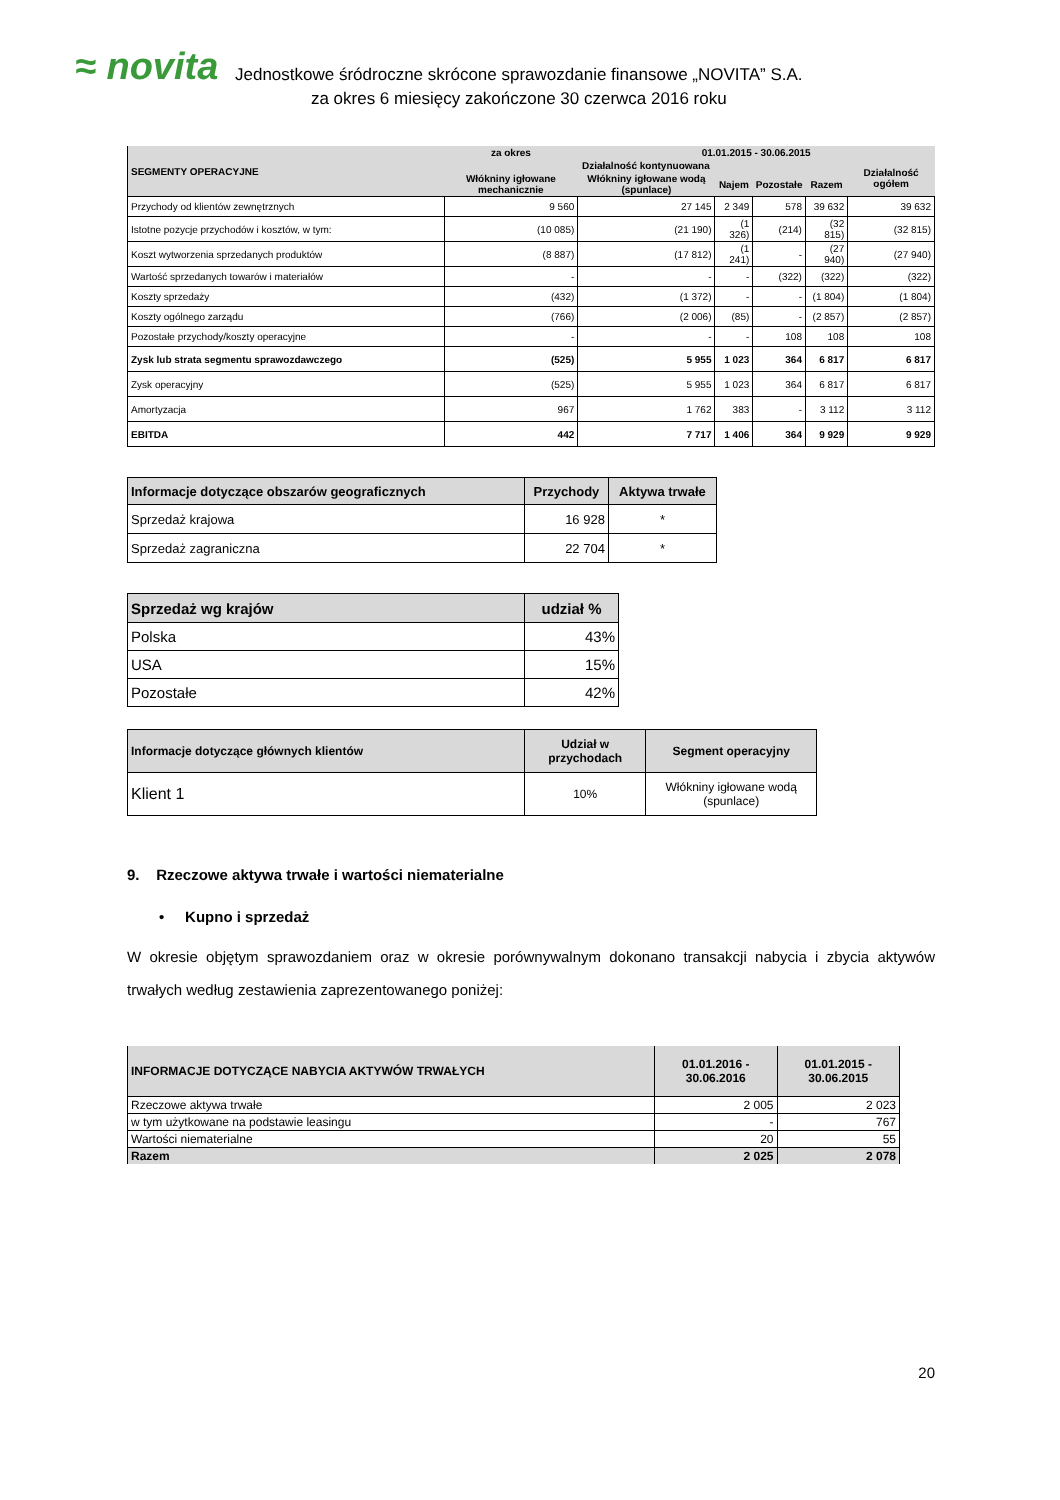≈ novita
Jednostkowe śródroczne skrócone sprawozdanie finansowe „NOVITA” S.A.
za okres 6 miesięcy zakończone 30 czerwca 2016 roku
| SEGMENTY OPERACYJNE | za okres | 01.01.2015 - 30.06.2015 | | | | |
| --- | --- | --- | --- | --- | --- | --- |
| | Działalność kontynuowana | | | | | Działalność ogółem |
| | Włókniny igłowane mechanicznie | Włókniny igłowane wodą (spunlace) | Najem | Pozostałe | Razem | |
| Przychody od klientów zewnętrznych | 9 560 | 27 145 | 2 349 | 578 | 39 632 | 39 632 |
| Istotne pozycje przychodów i kosztów, w tym: | (10 085) | (21 190) | (1 326) | (214) | (32 815) | (32 815) |
| Koszt wytworzenia sprzedanych produktów | (8 887) | (17 812) | (1 241) | - | (27 940) | (27 940) |
| Wartość sprzedanych towarów i materiałów | - | - | - | (322) | (322) | (322) |
| Koszty sprzedaży | (432) | (1 372) | - | - | (1 804) | (1 804) |
| Koszty ogólnego zarządu | (766) | (2 006) | (85) | - | (2 857) | (2 857) |
| Pozostałe przychody/koszty operacyjne | - | - | - | 108 | 108 | 108 |
| Zysk lub strata segmentu sprawozdawczego | (525) | 5 955 | 1 023 | 364 | 6 817 | 6 817 |
| Zysk operacyjny | (525) | 5 955 | 1 023 | 364 | 6 817 | 6 817 |
| Amortyzacja | 967 | 1 762 | 383 | - | 3 112 | 3 112 |
| EBITDA | 442 | 7 717 | 1 406 | 364 | 9 929 | 9 929 |
| Informacje dotyczące obszarów geograficznych | Przychody | Aktywa trwałe |
| --- | --- | --- |
| Sprzedaż krajowa | 16 928 | * |
| Sprzedaż zagraniczna | 22 704 | * |
| Sprzedaż wg krajów | udział % |
| --- | --- |
| Polska | 43% |
| USA | 15% |
| Pozostałe | 42% |
| Informacje dotyczące głównych klientów | Udział w przychodach | Segment operacyjny |
| --- | --- | --- |
| Klient 1 | 10% | Włókniny igłowane wodą (spunlace) |
9. Rzeczowe aktywa trwałe i wartości niematerialne
• Kupno i sprzedaż
W okresie objętym sprawozdaniem oraz w okresie porównywalnym dokonano transakcji nabycia i zbycia aktywów trwałych według zestawienia zaprezentowanego poniżej:
| INFORMACJE DOTYCZĄCE NABYCIA AKTYWÓW TRWAŁYCH | 01.01.2016 - 30.06.2016 | 01.01.2015 - 30.06.2015 |
| Rzeczowe aktywa trwałe | 2 005 | 2 023 |
| w tym użytkowane na podstawie leasingu | - | 767 |
| Wartości niematerialne | 20 | 55 |
| Razem | 2 025 | 2 078 |
20